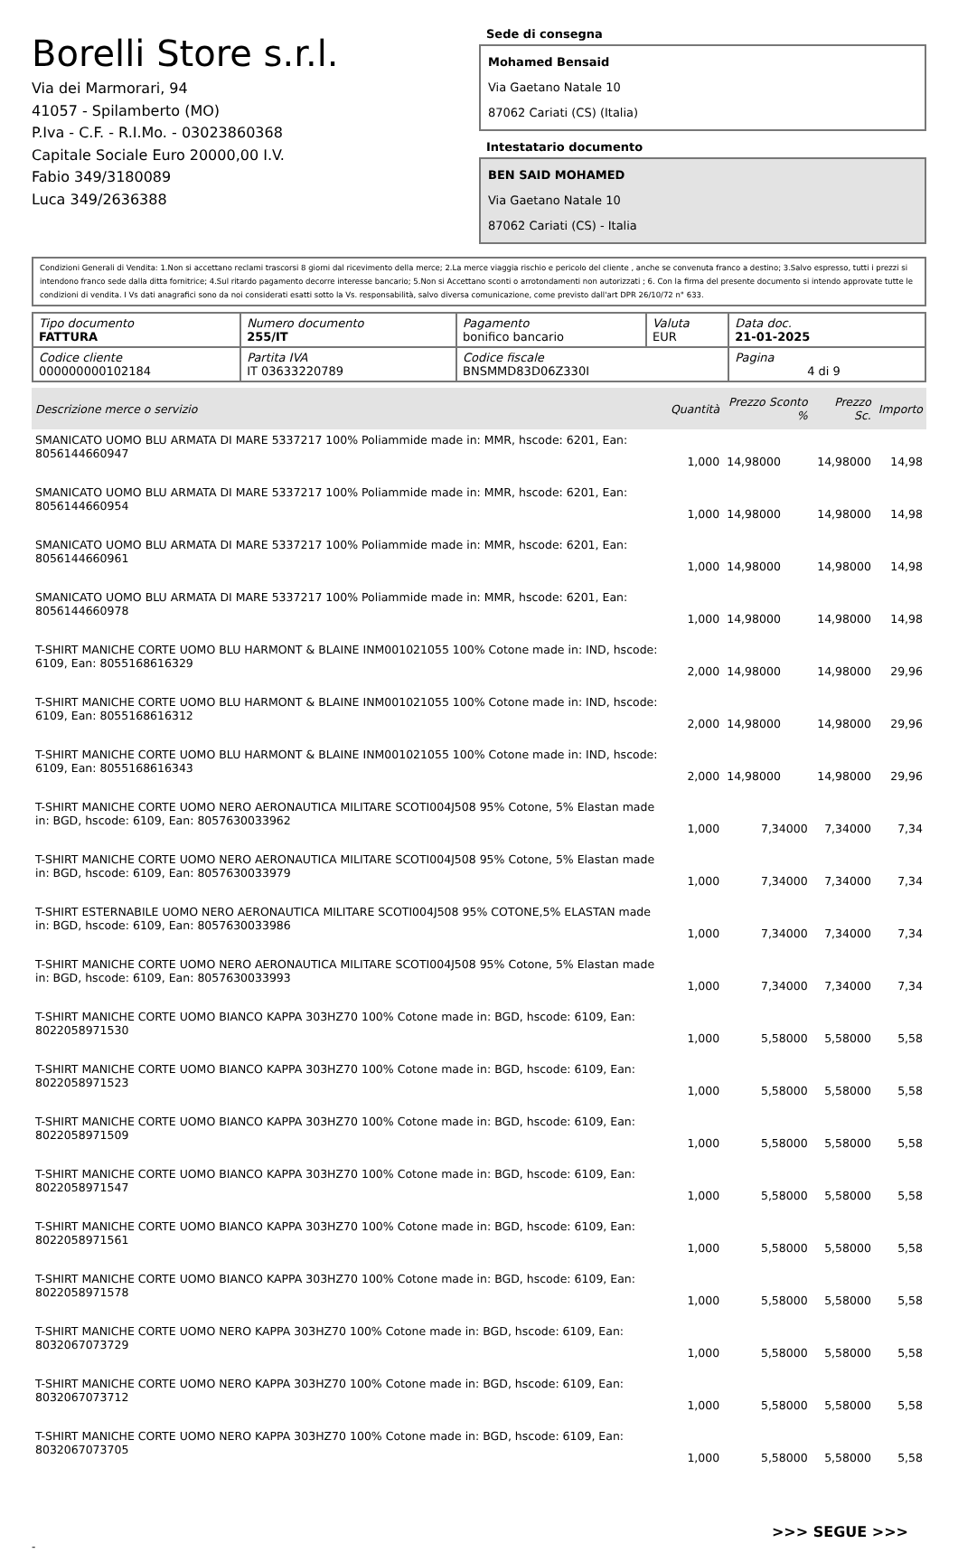Borelli Store s.r.l.
Via dei Marmorari, 94
41057 - Spilamberto (MO)
P.Iva - C.F. - R.I.Mo. - 03023860368
Capitale Sociale Euro 20000,00 I.V.
Fabio 349/3180089
Luca 349/2636388
Sede di consegna
Mohamed Bensaid
Via Gaetano Natale 10
87062 Cariati (CS) (Italia)
Intestatario documento
BEN SAID MOHAMED
Via Gaetano Natale 10
87062 Cariati (CS) - Italia
Condizioni Generali di Vendita: 1.Non si accettano reclami trascorsi 8 giorni dal ricevimento della merce; 2.La merce viaggia rischio e pericolo del cliente , anche se convenuta franco a destino; 3.Salvo espresso, tutti i prezzi si intendono franco sede dalla ditta fornitrice; 4.Sul ritardo pagamento decorre interesse bancario; 5.Non si Accettano sconti o arrotondamenti non autorizzati ; 6. Con la firma del presente documento si intendo approvate tutte le condizioni di vendita. I Vs dati anagrafici sono da noi considerati esatti sotto la Vs. responsabilità, salvo diversa comunicazione, come previsto dall'art DPR 26/10/72 n° 633.
| Tipo documento FATTURA | Numero documento 255/IT | Pagamento bonifico bancario | Valuta EUR | Data doc. 21-01-2025 |
| Codice cliente 000000000102184 | Partita IVA IT 03633220789 | Codice fiscale BNSMMD83D06Z330I | | Pagina 4 di 9 |
| Descrizione merce o servizio | Quantità | Prezzo Sconto % | Prezzo Sc. | Importo |
| --- | --- | --- | --- | --- |
| SMANICATO UOMO BLU ARMATA DI MARE 5337217 100% Poliammide made in: MMR, hscode: 6201, Ean: 8056144660947 | 1,000 | 14,98000 | 14,98000 | 14,98 |
| SMANICATO UOMO BLU ARMATA DI MARE 5337217 100% Poliammide made in: MMR, hscode: 6201, Ean: 8056144660954 | 1,000 | 14,98000 | 14,98000 | 14,98 |
| SMANICATO UOMO BLU ARMATA DI MARE 5337217 100% Poliammide made in: MMR, hscode: 6201, Ean: 8056144660961 | 1,000 | 14,98000 | 14,98000 | 14,98 |
| SMANICATO UOMO BLU ARMATA DI MARE 5337217 100% Poliammide made in: MMR, hscode: 6201, Ean: 8056144660978 | 1,000 | 14,98000 | 14,98000 | 14,98 |
| T-SHIRT MANICHE CORTE UOMO BLU HARMONT & BLAINE INM001021055 100% Cotone made in: IND, hscode: 6109, Ean: 8055168616329 | 2,000 | 14,98000 | 14,98000 | 29,96 |
| T-SHIRT MANICHE CORTE UOMO BLU HARMONT & BLAINE INM001021055 100% Cotone made in: IND, hscode: 6109, Ean: 8055168616312 | 2,000 | 14,98000 | 14,98000 | 29,96 |
| T-SHIRT MANICHE CORTE UOMO BLU HARMONT & BLAINE INM001021055 100% Cotone made in: IND, hscode: 6109, Ean: 8055168616343 | 2,000 | 14,98000 | 14,98000 | 29,96 |
| T-SHIRT MANICHE CORTE UOMO NERO AERONAUTICA MILITARE SCOTI004J508 95% Cotone, 5% Elastan made in: BGD, hscode: 6109, Ean: 8057630033962 | 1,000 | 7,34000 | 7,34000 | 7,34 |
| T-SHIRT MANICHE CORTE UOMO NERO AERONAUTICA MILITARE SCOTI004J508 95% Cotone, 5% Elastan made in: BGD, hscode: 6109, Ean: 8057630033979 | 1,000 | 7,34000 | 7,34000 | 7,34 |
| T-SHIRT ESTERNABILE UOMO NERO AERONAUTICA MILITARE SCOTI004J508 95% COTONE,5% ELASTAN made in: BGD, hscode: 6109, Ean: 8057630033986 | 1,000 | 7,34000 | 7,34000 | 7,34 |
| T-SHIRT MANICHE CORTE UOMO NERO AERONAUTICA MILITARE SCOTI004J508 95% Cotone, 5% Elastan made in: BGD, hscode: 6109, Ean: 8057630033993 | 1,000 | 7,34000 | 7,34000 | 7,34 |
| T-SHIRT MANICHE CORTE UOMO BIANCO KAPPA 303HZ70 100% Cotone made in: BGD, hscode: 6109, Ean: 8022058971530 | 1,000 | 5,58000 | 5,58000 | 5,58 |
| T-SHIRT MANICHE CORTE UOMO BIANCO KAPPA 303HZ70 100% Cotone made in: BGD, hscode: 6109, Ean: 8022058971523 | 1,000 | 5,58000 | 5,58000 | 5,58 |
| T-SHIRT MANICHE CORTE UOMO BIANCO KAPPA 303HZ70 100% Cotone made in: BGD, hscode: 6109, Ean: 8022058971509 | 1,000 | 5,58000 | 5,58000 | 5,58 |
| T-SHIRT MANICHE CORTE UOMO BIANCO KAPPA 303HZ70 100% Cotone made in: BGD, hscode: 6109, Ean: 8022058971547 | 1,000 | 5,58000 | 5,58000 | 5,58 |
| T-SHIRT MANICHE CORTE UOMO BIANCO KAPPA 303HZ70 100% Cotone made in: BGD, hscode: 6109, Ean: 8022058971561 | 1,000 | 5,58000 | 5,58000 | 5,58 |
| T-SHIRT MANICHE CORTE UOMO BIANCO KAPPA 303HZ70 100% Cotone made in: BGD, hscode: 6109, Ean: 8022058971578 | 1,000 | 5,58000 | 5,58000 | 5,58 |
| T-SHIRT MANICHE CORTE UOMO NERO KAPPA 303HZ70 100% Cotone made in: BGD, hscode: 6109, Ean: 8032067073729 | 1,000 | 5,58000 | 5,58000 | 5,58 |
| T-SHIRT MANICHE CORTE UOMO NERO KAPPA 303HZ70 100% Cotone made in: BGD, hscode: 6109, Ean: 8032067073712 | 1,000 | 5,58000 | 5,58000 | 5,58 |
| T-SHIRT MANICHE CORTE UOMO NERO KAPPA 303HZ70 100% Cotone made in: BGD, hscode: 6109, Ean: 8032067073705 | 1,000 | 5,58000 | 5,58000 | 5,58 |
>>> SEGUE >>>
-